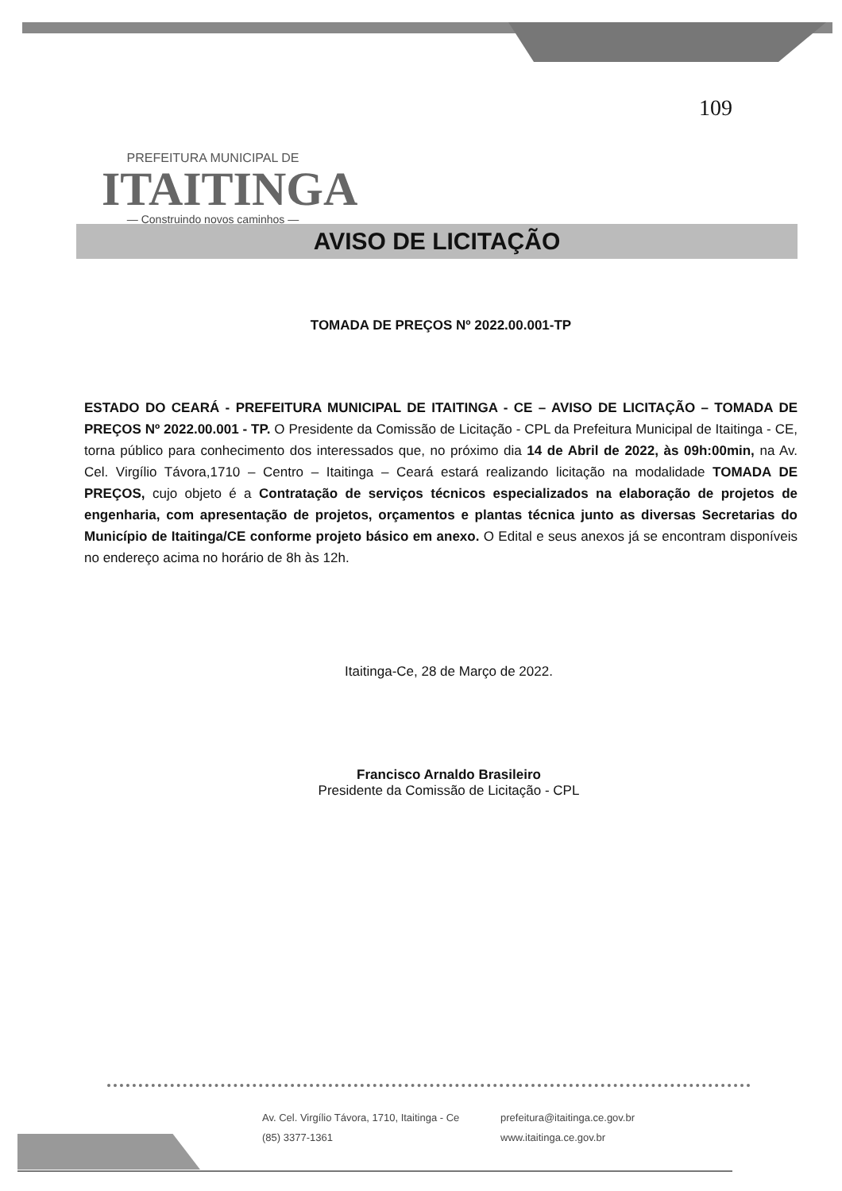PREFEITURA MUNICIPAL DE
ITAITINGA
— Construindo novos caminhos —
109
AVISO DE LICITAÇÃO
TOMADA DE PREÇOS Nº 2022.00.001-TP
ESTADO DO CEARÁ - PREFEITURA MUNICIPAL DE ITAITINGA - CE – AVISO DE LICITAÇÃO – TOMADA DE PREÇOS Nº 2022.00.001 - TP. O Presidente da Comissão de Licitação - CPL da Prefeitura Municipal de Itaitinga - CE, torna público para conhecimento dos interessados que, no próximo dia 14 de Abril de 2022, às 09h:00min, na Av. Cel. Virgílio Távora,1710 – Centro – Itaitinga – Ceará estará realizando licitação na modalidade TOMADA DE PREÇOS, cujo objeto é a Contratação de serviços técnicos especializados na elaboração de projetos de engenharia, com apresentação de projetos, orçamentos e plantas técnica junto as diversas Secretarias do Município de Itaitinga/CE conforme projeto básico em anexo. O Edital e seus anexos já se encontram disponíveis no endereço acima no horário de 8h às 12h.
Itaitinga-Ce, 28 de Março de 2022.
Francisco Arnaldo Brasileiro
Presidente da Comissão de Licitação - CPL
Av. Cel. Virgílio Távora, 1710, Itaitinga - Ce
prefeitura@itaitinga.ce.gov.br
(85) 3377-1361
www.itaitinga.ce.gov.br